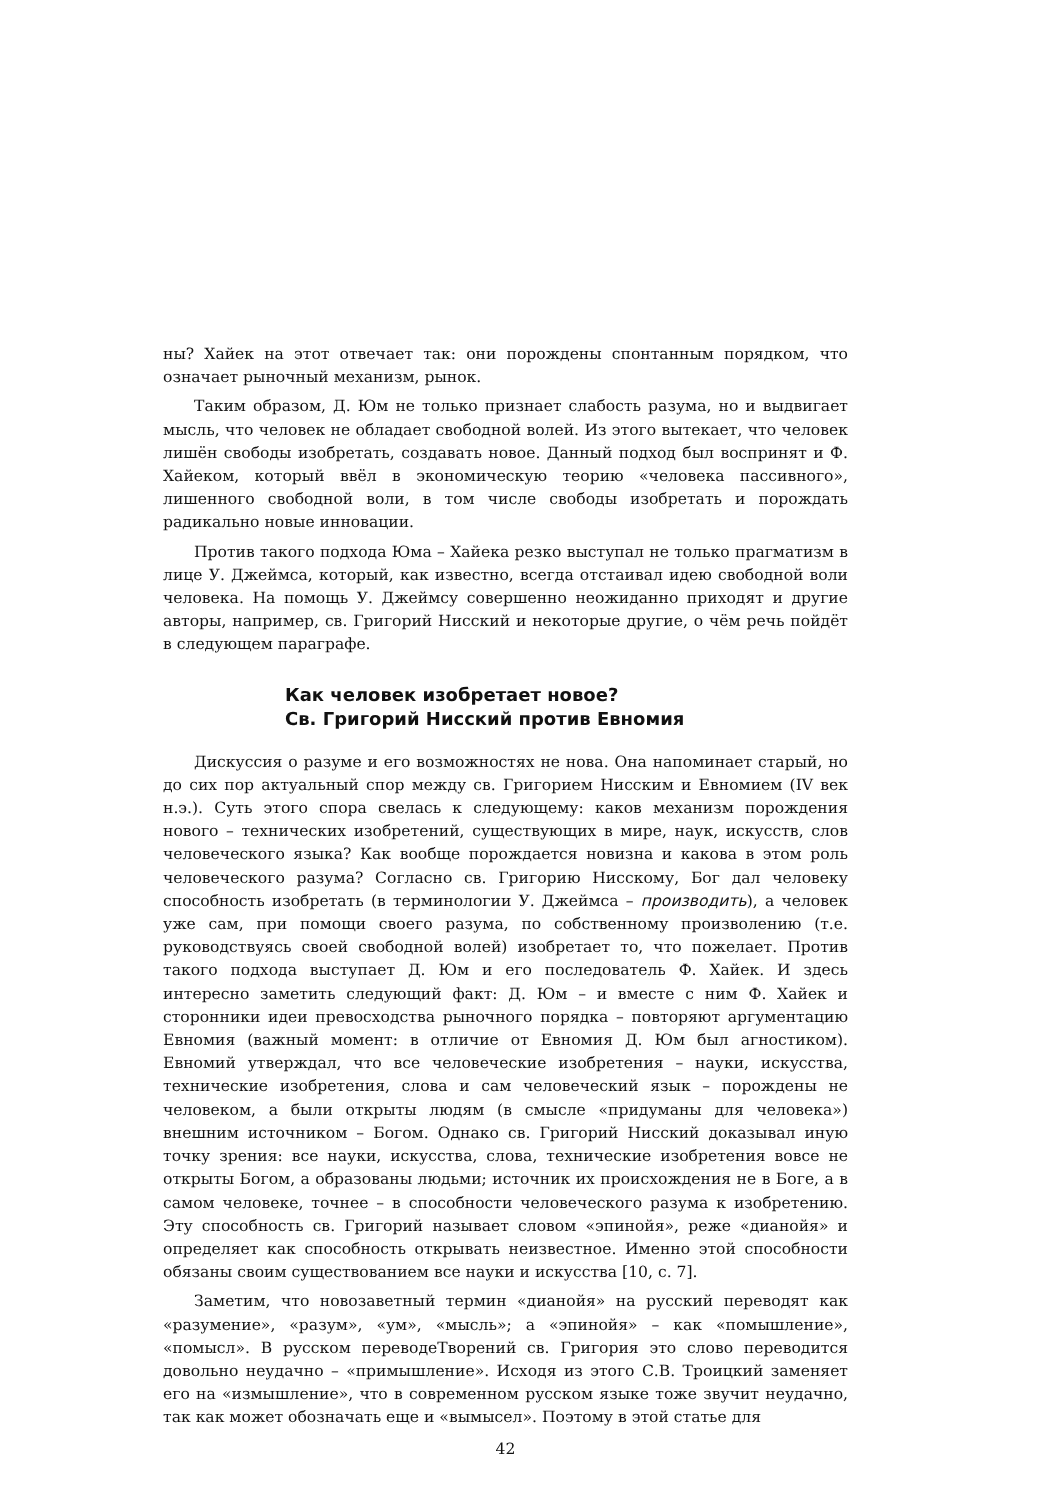ны? Хайек на этот отвечает так: они порождены спонтанным порядком, что означает рыночный механизм, рынок.
Таким образом, Д. Юм не только признает слабость разума, но и выдвигает мысль, что человек не обладает свободной волей. Из этого вытекает, что человек лишён свободы изобретать, создавать новое. Данный подход был воспринят и Ф. Хайеком, который ввёл в экономическую теорию «человека пассивного», лишенного свободной воли, в том числе свободы изобретать и порождать радикально новые инновации.
Против такого подхода Юма – Хайека резко выступал не только прагматизм в лице У. Джеймса, который, как известно, всегда отстаивал идею свободной воли человека. На помощь У. Джеймсу совершенно неожиданно приходят и другие авторы, например, св. Григорий Нисский и некоторые другие, о чём речь пойдёт в следующем параграфе.
Как человек изобретает новое?
Св. Григорий Нисский против Евномия
Дискуссия о разуме и его возможностях не нова. Она напоминает старый, но до сих пор актуальный спор между св. Григорием Нисским и Евномием (IV век н.э.). Суть этого спора свелась к следующему: каков механизм порождения нового – технических изобретений, существующих в мире, наук, искусств, слов человеческого языка? Как вообще порождается новизна и какова в этом роль человеческого разума? Согласно св. Григорию Нисскому, Бог дал человеку способность изобретать (в терминологии У. Джеймса – производить), а человек уже сам, при помощи своего разума, по собственному произволению (т.е. руководствуясь своей свободной волей) изобретает то, что пожелает. Против такого подхода выступает Д. Юм и его последователь Ф. Хайек. И здесь интересно заметить следующий факт: Д. Юм – и вместе с ним Ф. Хайек и сторонники идеи превосходства рыночного порядка – повторяют аргументацию Евномия (важный момент: в отличие от Евномия Д. Юм был агностиком). Евномий утверждал, что все человеческие изобретения – науки, искусства, технические изобретения, слова и сам человеческий язык – порождены не человеком, а были открыты людям (в смысле «придуманы для человека») внешним источником – Богом. Однако св. Григорий Нисский доказывал иную точку зрения: все науки, искусства, слова, технические изобретения вовсе не открыты Богом, а образованы людьми; источник их происхождения не в Боге, а в самом человеке, точнее – в способности человеческого разума к изобретению. Эту способность св. Григорий называет словом «эпинойя», реже «дианойя» и определяет как способность открывать неизвестное. Именно этой способности обязаны своим существованием все науки и искусства [10, с. 7].
Заметим, что новозаветный термин «дианойя» на русский переводят как «разумение», «разум», «ум», «мысль»; а «эпинойя» – как «помышление», «помысл». В русском переводеТворений св. Григория это слово переводится довольно неудачно – «примышление». Исходя из этого С.В. Троицкий заменяет его на «измышление», что в современном русском языке тоже звучит неудачно, так как может обозначать еще и «вымысел». Поэтому в этой статье для
42